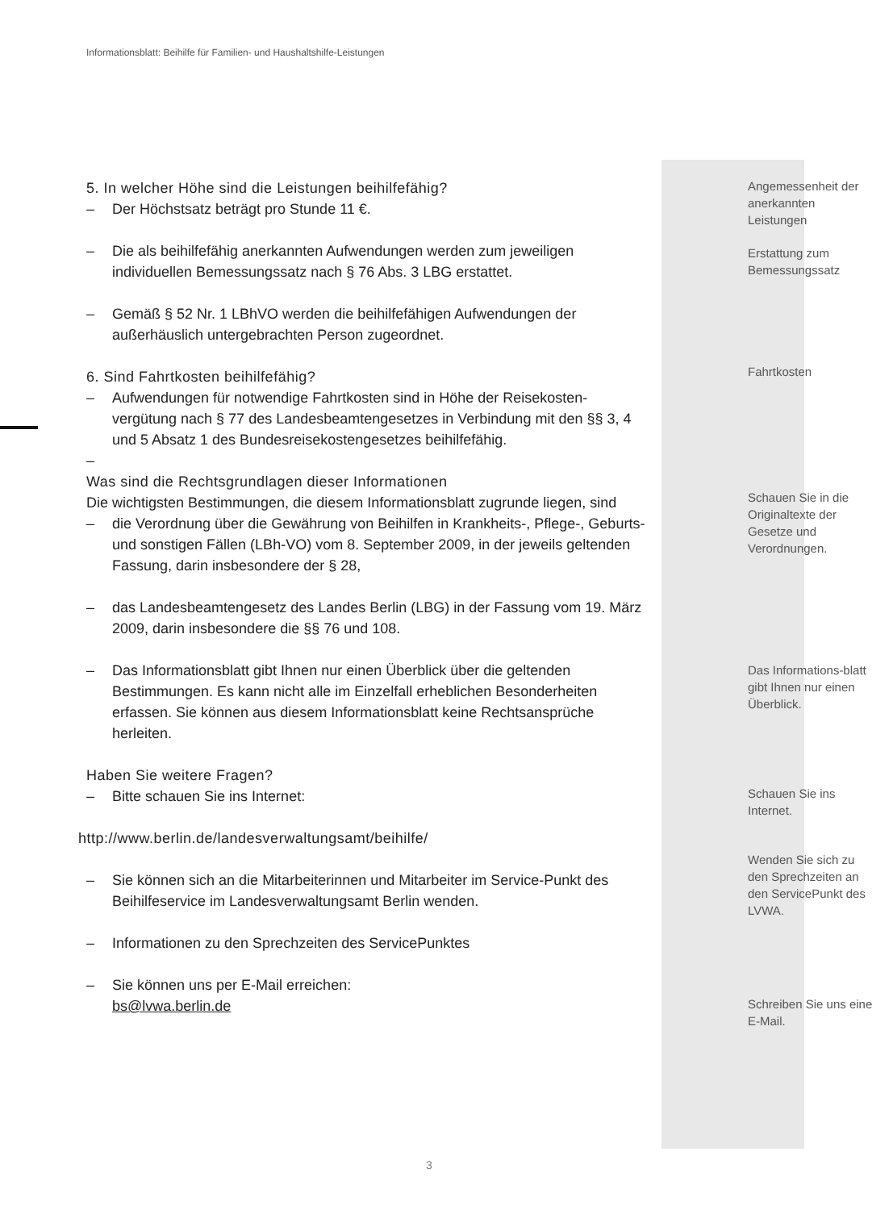Informationsblatt: Beihilfe für Familien- und Haushaltshilfe-Leistungen
5. In welcher Höhe sind die Leistungen beihilfefähig?
– Der Höchstsatz beträgt pro Stunde 11 €.
– Die als beihilfefähig anerkannten Aufwendungen werden zum jeweiligen individuellen Bemessungssatz nach § 76 Abs. 3 LBG erstattet.
– Gemäß § 52 Nr. 1 LBhVO werden die beihilfefähigen Aufwendungen der außerhäuslich untergebrachten Person zugeordnet.
6. Sind Fahrtkosten beihilfefähig?
– Aufwendungen für notwendige Fahrtkosten sind in Höhe der Reisekosten-vergütung nach § 77 des Landesbeamtengesetzes in Verbindung mit den §§ 3, 4 und 5 Absatz 1 des Bundesreisekostengesetzes beihilfefähig.
–
Was sind die Rechtsgrundlagen dieser Informationen
Die wichtigsten Bestimmungen, die diesem Informationsblatt zugrunde liegen, sind
– die Verordnung über die Gewährung von Beihilfen in Krankheits-, Pflege-, Geburts- und sonstigen Fällen (LBh-VO) vom 8. September 2009, in der jeweils geltenden Fassung, darin insbesondere der § 28,
– das Landesbeamtengesetz des Landes Berlin (LBG) in der Fassung vom 19. März 2009, darin insbesondere die §§ 76 und 108.
– Das Informationsblatt gibt Ihnen nur einen Überblick über die geltenden Bestimmungen. Es kann nicht alle im Einzelfall erheblichen Besonderheiten erfassen. Sie können aus diesem Informationsblatt keine Rechtsansprüche herleiten.
Haben Sie weitere Fragen?
– Bitte schauen Sie ins Internet:
http://www.berlin.de/landesverwaltungsamt/beihilfe/
– Sie können sich an die Mitarbeiterinnen und Mitarbeiter im Service-Punkt des Beihilfeservice im Landesverwaltungsamt Berlin wenden.
– Informationen zu den Sprechzeiten des ServicePunktes
– Sie können uns per E-Mail erreichen:
bs@lvwa.berlin.de
Angemessenheit der anerkannten Leistungen
Erstattung zum Bemessungssatz
Fahrtkosten
Schauen Sie in die Originaltexte der Gesetze und Verordnungen.
Das Informations-blatt gibt Ihnen nur einen Überblick.
Schauen Sie ins Internet.
Wenden Sie sich zu den Sprechzeiten an den ServicePunkt des LVWA.
Schreiben Sie uns eine E-Mail.
3